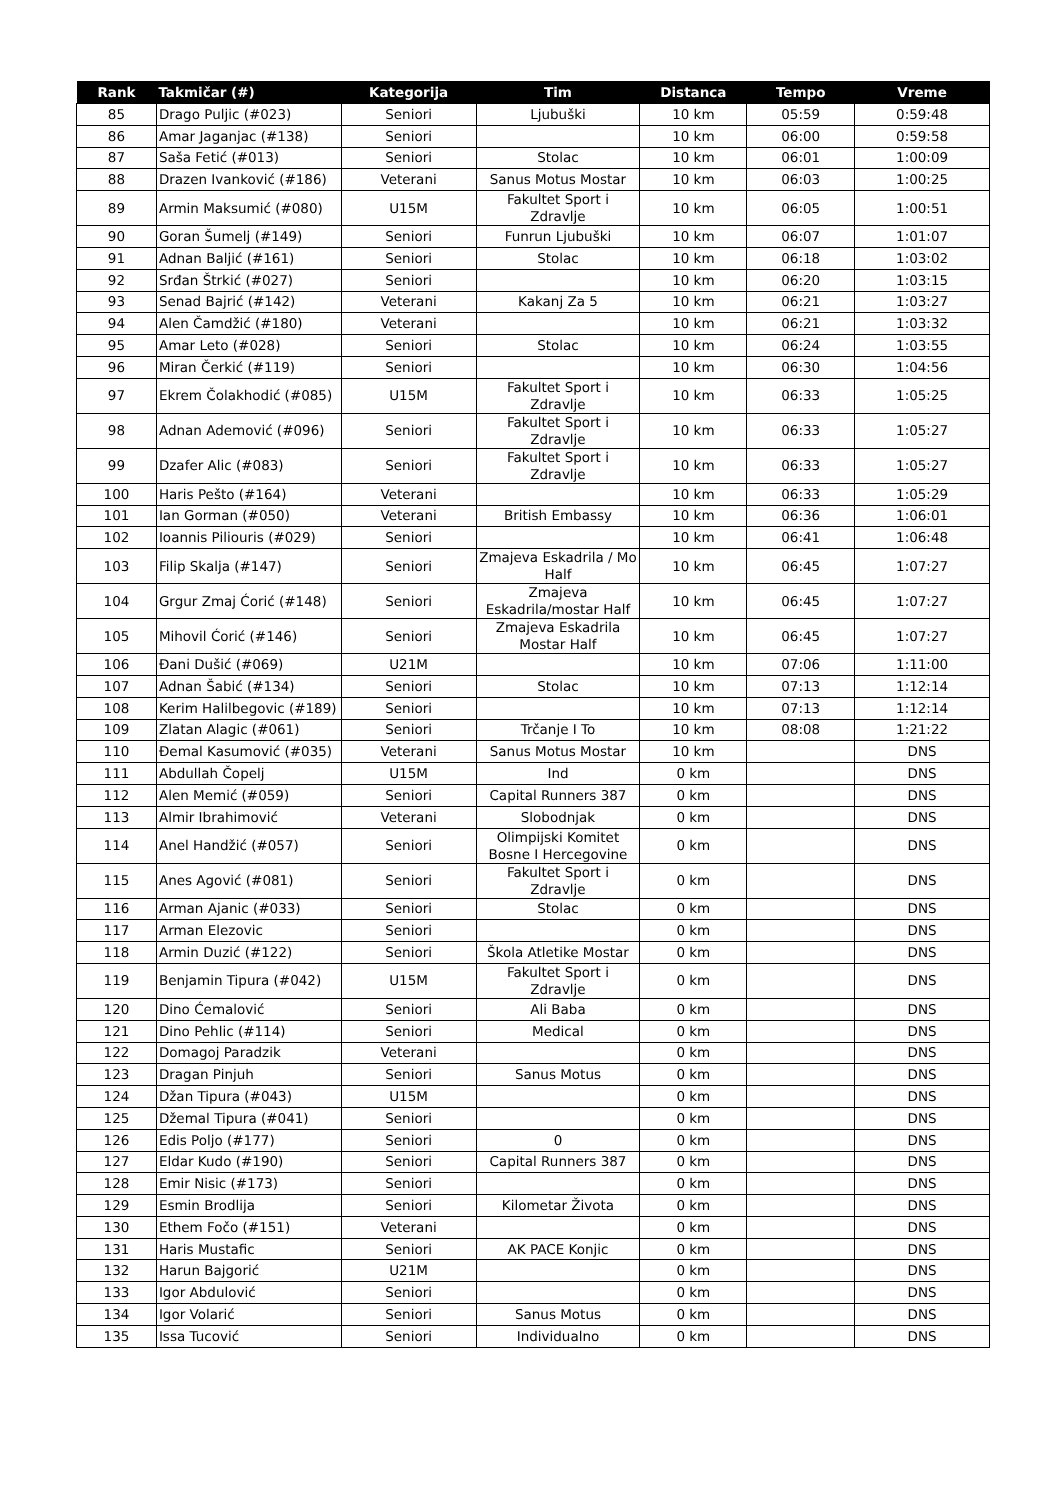| Rank | Takmičar (#) | Kategorija | Tim | Distanca | Tempo | Vreme |
| --- | --- | --- | --- | --- | --- | --- |
| 85 | Drago Puljic (#023) | Seniori | Ljubuški | 10 km | 05:59 | 0:59:48 |
| 86 | Amar Jaganjac (#138) | Seniori | | 10 km | 06:00 | 0:59:58 |
| 87 | Saša Fetić (#013) | Seniori | Stolac | 10 km | 06:01 | 1:00:09 |
| 88 | Drazen Ivanković (#186) | Veterani | Sanus Motus Mostar | 10 km | 06:03 | 1:00:25 |
| 89 | Armin Maksumić (#080) | U15M | Fakultet Sport i Zdravlje | 10 km | 06:05 | 1:00:51 |
| 90 | Goran Šumelj (#149) | Seniori | Funrun Ljubuški | 10 km | 06:07 | 1:01:07 |
| 91 | Adnan Baljić (#161) | Seniori | Stolac | 10 km | 06:18 | 1:03:02 |
| 92 | Srđan Štrkić (#027) | Seniori | | 10 km | 06:20 | 1:03:15 |
| 93 | Senad Bajrić (#142) | Veterani | Kakanj Za 5 | 10 km | 06:21 | 1:03:27 |
| 94 | Alen Čamdžić (#180) | Veterani | | 10 km | 06:21 | 1:03:32 |
| 95 | Amar Leto (#028) | Seniori | Stolac | 10 km | 06:24 | 1:03:55 |
| 96 | Miran Čerkić (#119) | Seniori | | 10 km | 06:30 | 1:04:56 |
| 97 | Ekrem Čolakhodić (#085) | U15M | Fakultet Sport i Zdravlje | 10 km | 06:33 | 1:05:25 |
| 98 | Adnan Ademović (#096) | Seniori | Fakultet Sport i Zdravlje | 10 km | 06:33 | 1:05:27 |
| 99 | Dzafer Alic (#083) | Seniori | Fakultet Sport i Zdravlje | 10 km | 06:33 | 1:05:27 |
| 100 | Haris Pešto (#164) | Veterani | | 10 km | 06:33 | 1:05:29 |
| 101 | Ian Gorman (#050) | Veterani | British Embassy | 10 km | 06:36 | 1:06:01 |
| 102 | Ioannis Piliouris (#029) | Seniori | | 10 km | 06:41 | 1:06:48 |
| 103 | Filip Skalja (#147) | Seniori | Zmajeva Eskadrila / Mo Half | 10 km | 06:45 | 1:07:27 |
| 104 | Grgur Zmaj Ćorić (#148) | Seniori | Zmajeva Eskadrila/mostar Half | 10 km | 06:45 | 1:07:27 |
| 105 | Mihovil Ćorić (#146) | Seniori | Zmajeva Eskadrila Mostar Half | 10 km | 06:45 | 1:07:27 |
| 106 | Đani Dušić (#069) | U21M | | 10 km | 07:06 | 1:11:00 |
| 107 | Adnan Šabić (#134) | Seniori | Stolac | 10 km | 07:13 | 1:12:14 |
| 108 | Kerim Halilbegovic (#189) | Seniori | | 10 km | 07:13 | 1:12:14 |
| 109 | Zlatan Alagic (#061) | Seniori | Trčanje I To | 10 km | 08:08 | 1:21:22 |
| 110 | Đemal Kasumović (#035) | Veterani | Sanus Motus Mostar | 10 km | | DNS |
| 111 | Abdullah Čopelj | U15M | Ind | 0 km | | DNS |
| 112 | Alen Memić (#059) | Seniori | Capital Runners 387 | 0 km | | DNS |
| 113 | Almir Ibrahimović | Veterani | Slobodnjak | 0 km | | DNS |
| 114 | Anel Handžić (#057) | Seniori | Olimpijski Komitet Bosne I Hercegovine | 0 km | | DNS |
| 115 | Anes Agović (#081) | Seniori | Fakultet Sport i Zdravlje | 0 km | | DNS |
| 116 | Arman Ajanic (#033) | Seniori | Stolac | 0 km | | DNS |
| 117 | Arman Elezovic | Seniori | | 0 km | | DNS |
| 118 | Armin Duzić (#122) | Seniori | Škola Atletike Mostar | 0 km | | DNS |
| 119 | Benjamin Tipura (#042) | U15M | Fakultet Sport i Zdravlje | 0 km | | DNS |
| 120 | Dino Ćemalović | Seniori | Ali Baba | 0 km | | DNS |
| 121 | Dino Pehlic (#114) | Seniori | Medical | 0 km | | DNS |
| 122 | Domagoj Paradzik | Veterani | | 0 km | | DNS |
| 123 | Dragan Pinjuh | Seniori | Sanus Motus | 0 km | | DNS |
| 124 | Džan Tipura (#043) | U15M | | 0 km | | DNS |
| 125 | Džemal Tipura (#041) | Seniori | | 0 km | | DNS |
| 126 | Edis Poljo (#177) | Seniori | 0 | 0 km | | DNS |
| 127 | Eldar Kudo (#190) | Seniori | Capital Runners 387 | 0 km | | DNS |
| 128 | Emir Nisic (#173) | Seniori | | 0 km | | DNS |
| 129 | Esmin Brodlija | Seniori | Kilometar Života | 0 km | | DNS |
| 130 | Ethem Fočo (#151) | Veterani | | 0 km | | DNS |
| 131 | Haris Mustafic | Seniori | AK PACE Konjic | 0 km | | DNS |
| 132 | Harun Bajgorić | U21M | | 0 km | | DNS |
| 133 | Igor Abdulović | Seniori | | 0 km | | DNS |
| 134 | Igor Volarić | Seniori | Sanus Motus | 0 km | | DNS |
| 135 | Issa Tucović | Seniori | Individualno | 0 km | | DNS |